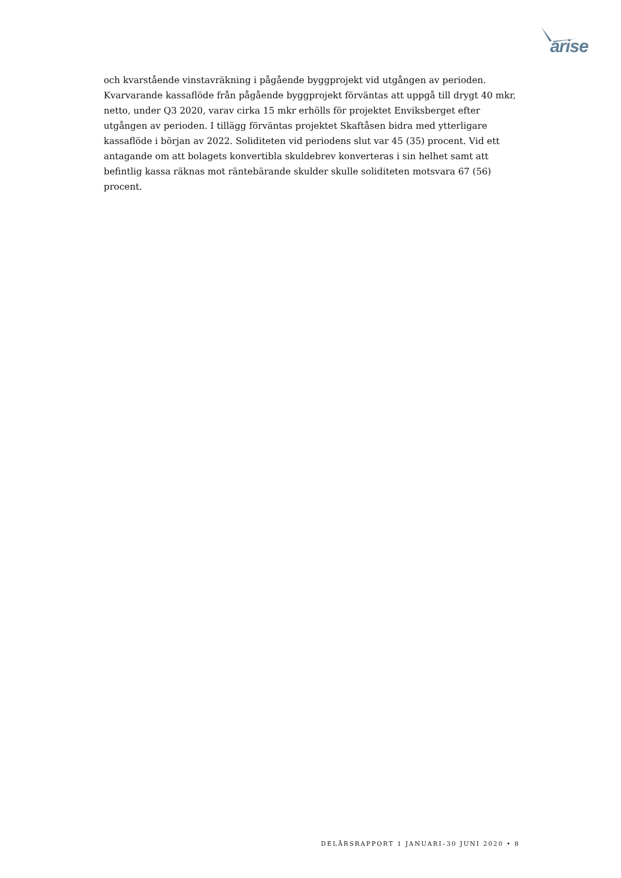arise
och kvarstående vinstavräkning i pågående byggprojekt vid utgången av perioden. Kvarvarande kassaflöde från pågående byggprojekt förväntas att uppgå till drygt 40 mkr, netto, under Q3 2020, varav cirka 15 mkr erhölls för projektet Enviksberget efter utgången av perioden. I tillägg förväntas projektet Skaftåsen bidra med ytterligare kassaflöde i början av 2022. Soliditeten vid periodens slut var 45 (35) procent. Vid ett antagande om att bolagets konvertibla skuldebrev konverteras i sin helhet samt att befintlig kassa räknas mot räntebärande skulder skulle soliditeten motsvara 67 (56) procent.
DELÅRSRAPPORT 1 JANUARI–30 JUNI 2020 • 8